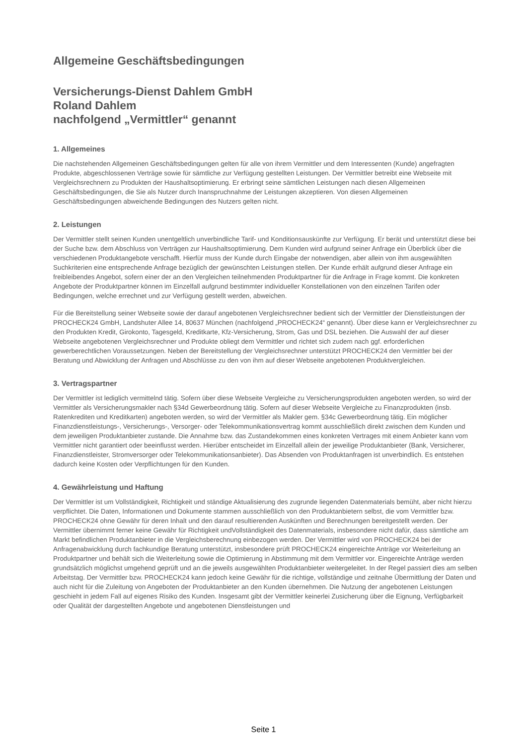Allgemeine Geschäftsbedingungen
Versicherungs-Dienst Dahlem GmbH
Roland Dahlem
nachfolgend „Vermittler“ genannt
1. Allgemeines
Die nachstehenden Allgemeinen Geschäftsbedingungen gelten für alle von ihrem Vermittler und dem Interessenten (Kunde) angefragten Produkte, abgeschlossenen Verträge sowie für sämtliche zur Verfügung gestellten Leistungen. Der Vermittler betreibt eine Webseite mit Vergleichsrechnern zu Produkten der Haushaltsoptimierung. Er erbringt seine sämtlichen Leistungen nach diesen Allgemeinen Geschäftsbedingungen, die Sie als Nutzer durch Inanspruchnahme der Leistungen akzeptieren. Von diesen Allgemeinen Geschäftsbedingungen abweichende Bedingungen des Nutzers gelten nicht.
2. Leistungen
Der Vermittler stellt seinen Kunden unentgeltlich unverbindliche Tarif- und Konditionsauskünfte zur Verfügung. Er berät und unterstützt diese bei der Suche bzw. dem Abschluss von Verträgen zur Haushaltsoptimierung. Dem Kunden wird aufgrund seiner Anfrage ein Überblick über die verschiedenen Produktangebote verschafft. Hierfür muss der Kunde durch Eingabe der notwendigen, aber allein von ihm ausgewählten Suchkriterien eine entsprechende Anfrage bezüglich der gewünschten Leistungen stellen. Der Kunde erhält aufgrund dieser Anfrage ein freibleibendes Angebot, sofern einer der an den Vergleichen teilnehmenden Produktpartner für die Anfrage in Frage kommt. Die konkreten Angebote der Produktpartner können im Einzelfall aufgrund bestimmter individueller Konstellationen von den einzelnen Tarifen oder Bedingungen, welche errechnet und zur Verfügung gestellt werden, abweichen.
Für die Bereitstellung seiner Webseite sowie der darauf angebotenen Vergleichsrechner bedient sich der Vermittler der Dienstleistungen der PROCHECK24 GmbH, Landshuter Allee 14, 80637 München (nachfolgend „PROCHECK24“ genannt). Über diese kann er Vergleichsrechner zu den Produkten Kredit, Girokonto, Tagesgeld, Kreditkarte, Kfz-Versicherung, Strom, Gas und DSL beziehen. Die Auswahl der auf dieser Webseite angebotenen Vergleichsrechner und Produkte obliegt dem Vermittler und richtet sich zudem nach ggf. erforderlichen gewerberechtlichen Voraussetzungen. Neben der Bereitstellung der Vergleichsrechner unterstützt PROCHECK24 den Vermittler bei der Beratung und Abwicklung der Anfragen und Abschlüsse zu den von ihm auf dieser Webseite angebotenen Produktvergleichen.
3. Vertragspartner
Der Vermittler ist lediglich vermittelnd tätig. Sofern über diese Webseite Vergleiche zu Versicherungsprodukten angeboten werden, so wird der Vermittler als Versicherungsmakler nach §34d Gewerbeordnung tätig. Sofern auf dieser Webseite Vergleiche zu Finanzprodukten (insb. Ratenkrediten und Kreditkarten) angeboten werden, so wird der Vermittler als Makler gem. §34c Gewerbeordnung tätig. Ein möglicher Finanzdienstleistungs-, Versicherungs-, Versorger- oder Telekommunikationsvertrag kommt ausschließlich direkt zwischen dem Kunden und dem jeweiligen Produktanbieter zustande. Die Annahme bzw. das Zustandekommen eines konkreten Vertrages mit einem Anbieter kann vom Vermittler nicht garantiert oder beeinflusst werden. Hierüber entscheidet im Einzelfall allein der jeweilige Produktanbieter (Bank, Versicherer, Finanzdienstleister, Stromversorger oder Telekommunikationsanbieter). Das Absenden von Produktanfragen ist unverbindlich. Es entstehen dadurch keine Kosten oder Verpflichtungen für den Kunden.
4. Gewährleistung und Haftung
Der Vermittler ist um Vollständigkeit, Richtigkeit und ständige Aktualisierung des zugrunde liegenden Datenmaterials bemüht, aber nicht hierzu verpflichtet. Die Daten, Informationen und Dokumente stammen ausschließlich von den Produktanbietern selbst, die vom Vermittler bzw. PROCHECK24 ohne Gewähr für deren Inhalt und den darauf resultierenden Auskünften und Berechnungen bereitgestellt werden. Der Vermittler übernimmt ferner keine Gewähr für Richtigkeit undVollständigkeit des Datenmaterials, insbesondere nicht dafür, dass sämtliche am Markt befindlichen Produktanbieter in die Vergleichsberechnung einbezogen werden. Der Vermittler wird von PROCHECK24 bei der Anfragenabwicklung durch fachkundige Beratung unterstützt, insbesondere prüft PROCHECK24 eingereichte Anträge vor Weiterleitung an Produktpartner und behält sich die Weiterleitung sowie die Optimierung in Abstimmung mit dem Vermittler vor. Eingereichte Anträge werden grundsätzlich möglichst umgehend geprüft und an die jeweils ausgewählten Produktanbieter weitergeleitet. In der Regel passiert dies am selben Arbeitstag. Der Vermittler bzw. PROCHECK24 kann jedoch keine Gewähr für die richtige, vollständige und zeitnahe Übermittlung der Daten und auch nicht für die Zuleitung von Angeboten der Produktanbieter an den Kunden übernehmen. Die Nutzung der angebotenen Leistungen geschieht in jedem Fall auf eigenes Risiko des Kunden. Insgesamt gibt der Vermittler keinerlei Zusicherung über die Eignung, Verfügbarkeit oder Qualität der dargestellten Angebote und angebotenen Dienstleistungen und
Seite 1